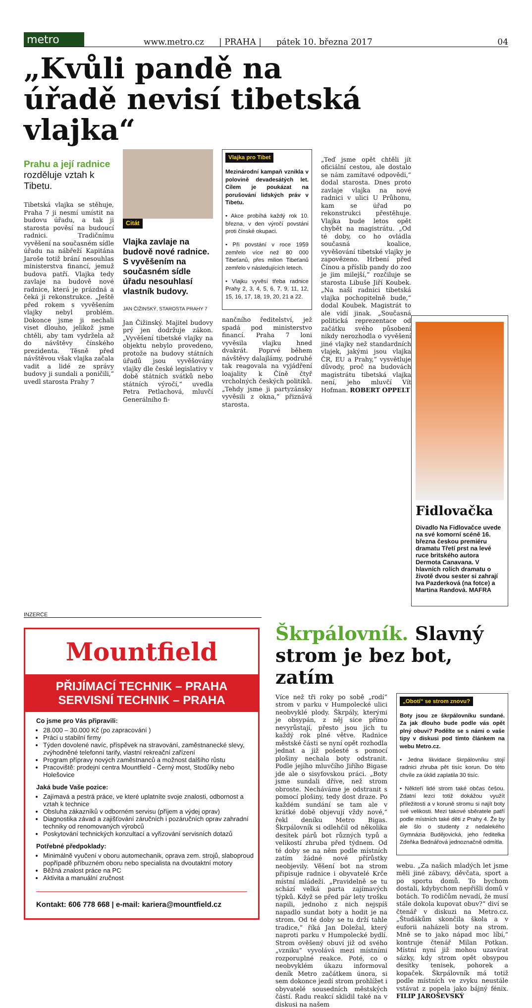metro
www.metro.cz | PRAHA | pátek 10. března 2017 04
„Kvůli pandě na úřadě nevisí tibetská vlajka“
Prahu a její radnice rozděluje vztah k Tibetu.
Tibetská vlajka se stěhuje, Praha 7 ji nesmí umístit na budovu úřadu, a tak ji starosta pověsí na budoucí radnici. Tradičnímu vyvěšení na současném sídle úřadu na nábřeží Kapitána Jaroše totiž brání nesouhlas ministerstva financí, jemuž budova patří. Vlajka tedy zavlaje na budově nové radnice, která je prázdná a čeká ji rekonstrukce. „Ještě před rokem s vyvěšením vlajky nebyl problém. Dokonce jsme ji nechali viset dlouho, jelikož jsme chtěli, aby tam vydržela až do návštěvy čínského prezidenta. Těsně před návštěvou však vlajka začala vadit a lidé ze správy budovy ji sundali a poničili,“ uvedl starosta Prahy 7
Citát
Vlajka zavlaje na budově nové radnice. S vyvěšením na současném sídle úřadu nesouhlasí vlastník budovy.
JAN ČIŽINSKÝ, STAROSTA PRAHY 7
Jan Čižinský. Majitel budovy prý jen dodržuje zákon. „Vyvěšení tibetské vlajky na objektu nebylo provedeno, protože na budovy státních úřadů jsou vyvěšovány vlajky dle české legislativy v době státních svátků nebo státních výročí,“ uvedla Petra Petlachová, mluvčí Generálního fi-
Vlajka pro Tibet
Mezinárodní kampaň vznikla v polovině devadesátých let. Cílem je poukázat na porušování lidských práv v Tibetu.
• Akce probíhá každý rok 10. března, v den výročí povstání proti čínské okupaci.
• Při povstání v roce 1959 zemřelo více než 80 000 Tibeťanů, přes milion Tibeťanů zemřelo v následujících letech.
• Vlajku vyvěsí třeba radnice Prahy 2, 3, 4, 5, 6, 7, 9, 11, 12, 15, 16, 17, 18, 19, 20, 21 a 22.
nančního ředitelství, jež spadá pod ministerstvo financí. Praha 7 loni vyvěsila vlajku hned dvakrát. Poprvé během návštěvy dalajlámy, podruhé tak reagovala na vyjádření loajality k Číně čtyř vrcholných českých politiků. „Tehdy jsme ji partyzánsky vyvěsili z okna,“ přiznává starosta.
„Teď jsme opět chtěli jít oficiální cestou, ale dostalo se nám zamítavé odpovědi,“ dodal starosta. Dnes proto zavlaje vlajka na nové radnici v ulici U Průhonu, kam se úřad po rekonstrukci přestěhuje. Vlajka bude letos opět chybět na magistrátu. „Od té doby, co ho ovládla současná koalice, vyvěšování tibetské vlajky je zapovězeno. Hrbení před Čínou a příslib pandy do zoo je jim milejší,“ rozčiluje se starosta Libuše Jiří Koubek. „Na naší radnici tibetská vlajka pochopitelně bude,“ dodal Koubek. Magistrát to ale vidí jinak. „Současná politická reprezentace od začátku svého působení nikdy nerozhodla o vyvěšení jiné vlajky než standardních vlajek, jakými jsou vlajka ČR, EU a Prahy,“ vysvětluje důvody, proč na budovách magistrátu tibetská vlajka není, jeho mluvčí Vít Hofman. ROBERT OPPELT
Fidlovačka
Divadlo Na Fidlovačce uvede na své komorní scéně 16. března českou premiéru dramatu Třetí prst na levé ruce britského autora Dermota Canavana. V hlavních rolích dramatu o životě dvou sester si zahrají Iva Pazderková (na fotce) a Martina Randová. MAFRA
INZERCE
Mountfield
PŘIJÍMACÍ TECHNIK – PRAHA
SERVISNÍ TECHNIK – PRAHA
Co jsme pro Vás připravili:
28.000 – 30.000 Kč (po zapracování )
Práci u stabilní firmy
Týden dovolené navíc, příspěvek na stravování, zaměstnanecké slevy, zvýhodněné telefonní tarify, vlastní rekreační zařízení
Program přípravy nových zaměstnanců a možnost dalšího růstu
Pracoviště: prodejní centra Mountfield - Černý most, Stodůlky nebo Holešovice
Jaká bude Vaše pozice:
Zajímavá a pestrá práce, ve které uplatníte svoje znalosti, odbornost a vztah k technice
Obsluha zákazníků v odborném servisu (příjem a výdej oprav)
Diagnostika závad a zajišťování záručních i pozáručních oprav zahradní techniky od renomovaných výrobců
Poskytování technických konzultací a vyřizování servisních dotazů
Potřebné předpoklady:
Minimálně vyučení v oboru automechanik, oprava zem. strojů, slaboproud popřípadě příbuzném oboru nebo specialista na dvoutaktní motory
Běžná znalost práce na PC
Aktivita a manuální zručnost
Kontakt: 606 778 668 | e-mail: kariera@mountfield.cz
Škrpálovník. Slavný strom je bez bot, zatím
Více než tři roky po sobě „rodí“ strom v parku v Humpolecké ulici neobvyklé plody. Škrpály, kterými je obsypán, z něj sice přímo nevyrůstají, přesto jsou jich tu každý rok plné větve. Radnice městské části se nyní opět rozhodla jednat a již pošesté s pomocí plošiny nechala boty odstranit. Podle jejího mluvčího Jiřího Bigase jde ale o sisyfovskou práci. „Boty jsme sundali dříve, než strom obroste. Necháváme je odstranit s pomocí plošiny, tedy dost draze. Po každém sundání se tam ale v krátké době objevují vždy nové,“ řekl deníku Metro Bigas. Škrpálovník si odlehčil od několika desítek párů bot různých typů a velikostí zhruba před týdnem. Od té doby se na něm podle místních zatím žádné nové přírůstky neobjevily. Věšení bot na strom připisuje radnice i obyvatelé Krče místní mládeži. „Pravidelně se tu schází velká parta zajímavých týpků. Když se před pár lety trošku napili, jednoho z nich nejspíš napadlo sundat boty a hodit je na strom. Od té doby se tu drží tahle tradice,“ říká Jan Doležal, který naproti parku v Humpolecké bydlí. Strom ověšený obuví již od svého „vzniku“ vyvolává mezi místními rozporuplné reakce. Poté, co o neobvyklém úkazu informoval deník Metro začátkem února, si sem dokonce jezdí strom prohlížet i obyvatelé sousedních městských částí. Řadu reakcí sklidil také na v diskusi na našem
„Obotí“ se strom znovu?
Boty jsou ze škrpálovníku sundané. Za jak dlouho bude podle vás opět plný obuvi? Podělte se s námi o vaše tipy v diskusi pod tímto článkem na webu Metro.cz.
• Jedna likvidace škrpálovníku stojí radnici zhruba pět tisíc korun. Do této chvíle za úklid zaplatila 30 tisíc.
• Někteří lidé strom také občas češou. Zdatní lezci totiž dokážou využít příležitosti a v koruně stromu si najít boty své velikosti. Mezi takové sběratele patří podle místních také děti z Prahy 4. Že by ale šlo o studenty z nedalekého Gymnázia Budějovická, jeho ředitelka Zdeňka Bednářová jednoznačně odmítla.
webu. „Za našich mladých let jsme měli jiné zábavy, děvčata, sport a po sportu domů. To bychom dostali, kdybychom nepřišli domů v botách. To rodičům nevadí, že musí stále dokola kupovat obuv?“ diví se čtenář v diskuzi na Metro.cz. „Študákům skončila škola a v euforii naházeli boty na strom. Mně se to jako nápad moc líbí,“ kontruje čtenář Milan Potkan. Místní nyní již mohou uzavírat sázky, kdy strom opět obsypou desítky tenisek, pohorek a kopaček. Škrpálovník má totiž podle místních ve zvyku neustále vstávat z popela jako bájný fénix. FILIP JAROŠEVSKÝ